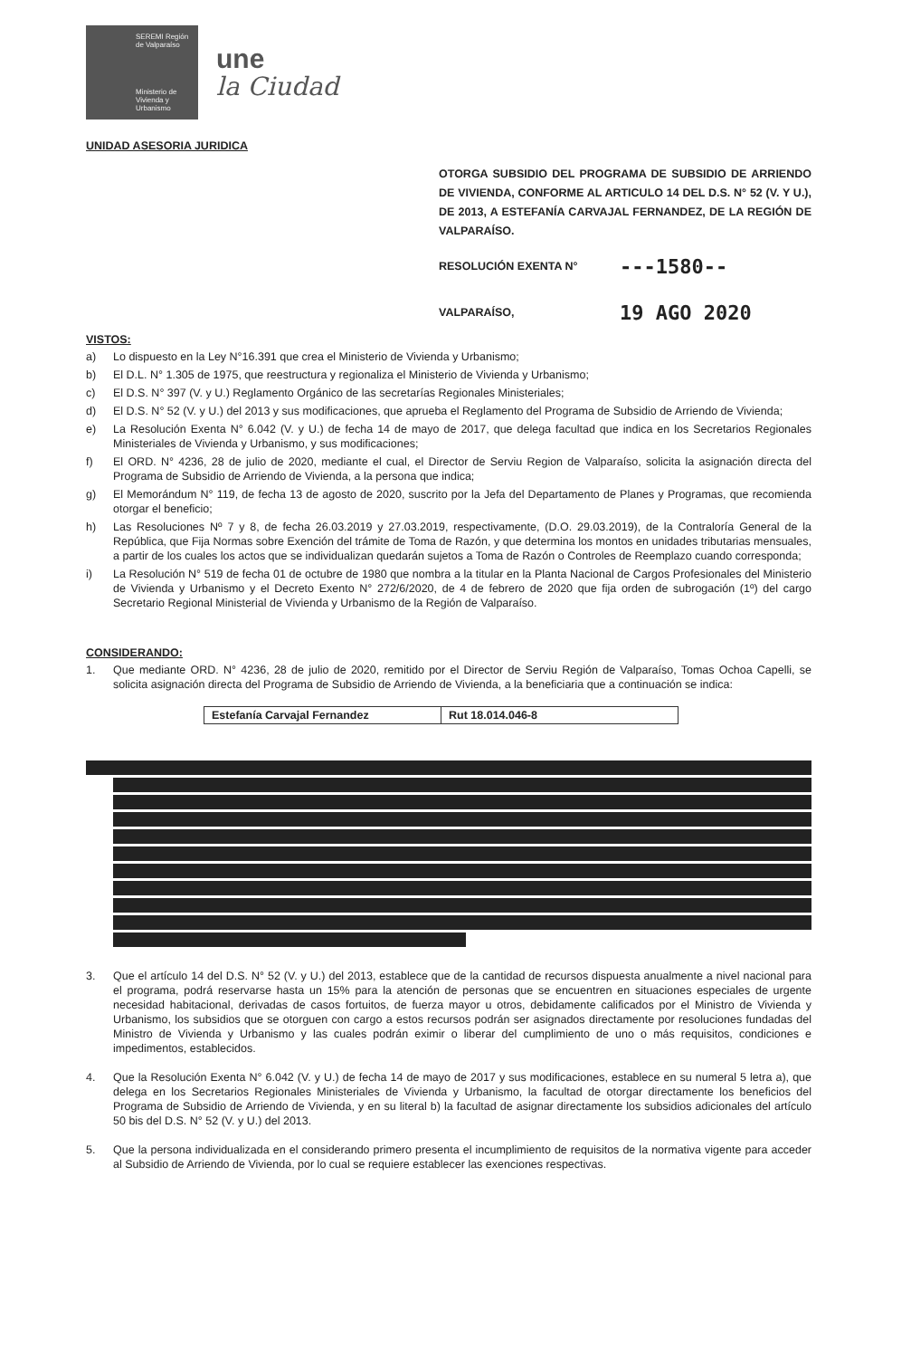SEREMI Región de Valparaíso
Ministerio de Vivienda y Urbanismo
une
la Ciudad
UNIDAD ASESORIA JURIDICA
OTORGA SUBSIDIO DEL PROGRAMA DE SUBSIDIO DE ARRIENDO DE VIVIENDA, CONFORME AL ARTICULO 14 DEL D.S. N° 52 (V. Y U.), DE 2013, A ESTEFANÍA CARVAJAL FERNANDEZ, DE LA REGIÓN DE VALPARAÍSO.
RESOLUCIÓN EXENTA N° ---1580--
VALPARAÍSO, 19 AGO 2020
VISTOS:
a) Lo dispuesto en la Ley N°16.391 que crea el Ministerio de Vivienda y Urbanismo;
b) El D.L. N° 1.305 de 1975, que reestructura y regionaliza el Ministerio de Vivienda y Urbanismo;
c) El D.S. N° 397 (V. y U.) Reglamento Orgánico de las secretarías Regionales Ministeriales;
d) El D.S. N° 52 (V. y U.) del 2013 y sus modificaciones, que aprueba el Reglamento del Programa de Subsidio de Arriendo de Vivienda;
e) La Resolución Exenta N° 6.042 (V. y U.) de fecha 14 de mayo de 2017, que delega facultad que indica en los Secretarios Regionales Ministeriales de Vivienda y Urbanismo, y sus modificaciones;
f) El ORD. N° 4236, 28 de julio de 2020, mediante el cual, el Director de Serviu Region de Valparaíso, solicita la asignación directa del Programa de Subsidio de Arriendo de Vivienda, a la persona que indica;
g) El Memorándum N° 119, de fecha 13 de agosto de 2020, suscrito por la Jefa del Departamento de Planes y Programas, que recomienda otorgar el beneficio;
h) Las Resoluciones Nº 7 y 8, de fecha 26.03.2019 y 27.03.2019, respectivamente, (D.O. 29.03.2019), de la Contraloría General de la República, que Fija Normas sobre Exención del trámite de Toma de Razón, y que determina los montos en unidades tributarias mensuales, a partir de los cuales los actos que se individualizan quedarán sujetos a Toma de Razón o Controles de Reemplazo cuando corresponda;
i) La Resolución N° 519 de fecha 01 de octubre de 1980 que nombra a la titular en la Planta Nacional de Cargos Profesionales del Ministerio de Vivienda y Urbanismo y el Decreto Exento N° 272/6/2020, de 4 de febrero de 2020 que fija orden de subrogación (1º) del cargo Secretario Regional Ministerial de Vivienda y Urbanismo de la Región de Valparaíso.
CONSIDERANDO:
1. Que mediante ORD. N° 4236, 28 de julio de 2020, remitido por el Director de Serviu Región de Valparaíso, Tomas Ochoa Capelli, se solicita asignación directa del Programa de Subsidio de Arriendo de Vivienda, a la beneficiaria que a continuación se indica:
| Estefanía Carvajal Fernandez | Rut 18.014.046-8 |
3. Que el artículo 14 del D.S. N° 52 (V. y U.) del 2013, establece que de la cantidad de recursos dispuesta anualmente a nivel nacional para el programa, podrá reservarse hasta un 15% para la atención de personas que se encuentren en situaciones especiales de urgente necesidad habitacional, derivadas de casos fortuitos, de fuerza mayor u otros, debidamente calificados por el Ministro de Vivienda y Urbanismo, los subsidios que se otorguen con cargo a estos recursos podrán ser asignados directamente por resoluciones fundadas del Ministro de Vivienda y Urbanismo y las cuales podrán eximir o liberar del cumplimiento de uno o más requisitos, condiciones e impedimentos, establecidos.
4. Que la Resolución Exenta N° 6.042 (V. y U.) de fecha 14 de mayo de 2017 y sus modificaciones, establece en su numeral 5 letra a), que delega en los Secretarios Regionales Ministeriales de Vivienda y Urbanismo, la facultad de otorgar directamente los beneficios del Programa de Subsidio de Arriendo de Vivienda, y en su literal b) la facultad de asignar directamente los subsidios adicionales del artículo 50 bis del D.S. N° 52 (V. y U.) del 2013.
5. Que la persona individualizada en el considerando primero presenta el incumplimiento de requisitos de la normativa vigente para acceder al Subsidio de Arriendo de Vivienda, por lo cual se requiere establecer las exenciones respectivas.